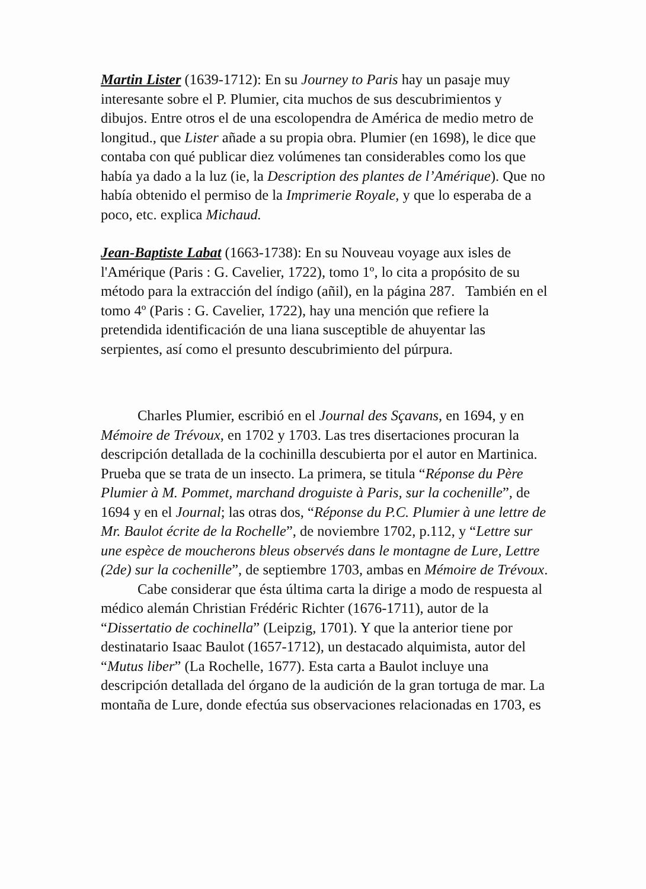Martin Lister (1639-1712): En su Journey to Paris hay un pasaje muy interesante sobre el P. Plumier, cita muchos de sus descubrimientos y dibujos. Entre otros el de una escolopendra de América de medio metro de longitud., que Lister añade a su propia obra. Plumier (en 1698), le dice que contaba con qué publicar diez volúmenes tan considerables como los que había ya dado a la luz (ie, la Description des plantes de l’Amérique). Que no había obtenido el permiso de la Imprimerie Royale, y que lo esperaba de a poco, etc. explica Michaud.
Jean-Baptiste Labat (1663-1738): En su Nouveau voyage aux isles de l'Amérique (Paris : G. Cavelier, 1722), tomo 1º, lo cita a propósito de su método para la extracción del índigo (añil), en la página 287. También en el tomo 4º (Paris : G. Cavelier, 1722), hay una mención que refiere la pretendida identificación de una liana susceptible de ahuyentar las serpientes, así como el presunto descubrimiento del púrpura.
Charles Plumier, escribió en el Journal des Sçavans, en 1694, y en Mémoire de Trévoux, en 1702 y 1703. Las tres disertaciones procuran la descripción detallada de la cochinilla descubierta por el autor en Martinica. Prueba que se trata de un insecto. La primera, se titula “Réponse du Père Plumier à M. Pommet, marchand droguiste à Paris, sur la cochenille”, de 1694 y en el Journal; las otras dos, “Réponse du P.C. Plumier à une lettre de Mr. Baulot écrite de la Rochelle”, de noviembre 1702, p.112, y “Lettre sur une espèce de moucherons bleus observés dans le montagne de Lure, Lettre (2de) sur la cochenille”, de septiembre 1703, ambas en Mémoire de Trévoux.
Cabe considerar que ésta última carta la dirige a modo de respuesta al médico alemán Christian Frédéric Richter (1676-1711), autor de la “Dissertatio de cochinella” (Leipzig, 1701). Y que la anterior tiene por destinatario Isaac Baulot (1657-1712), un destacado alquimista, autor del “Mutus liber” (La Rochelle, 1677). Esta carta a Baulot incluye una descripción detallada del órgano de la audición de la gran tortuga de mar. La montaña de Lure, donde efectúa sus observaciones relacionadas en 1703, es